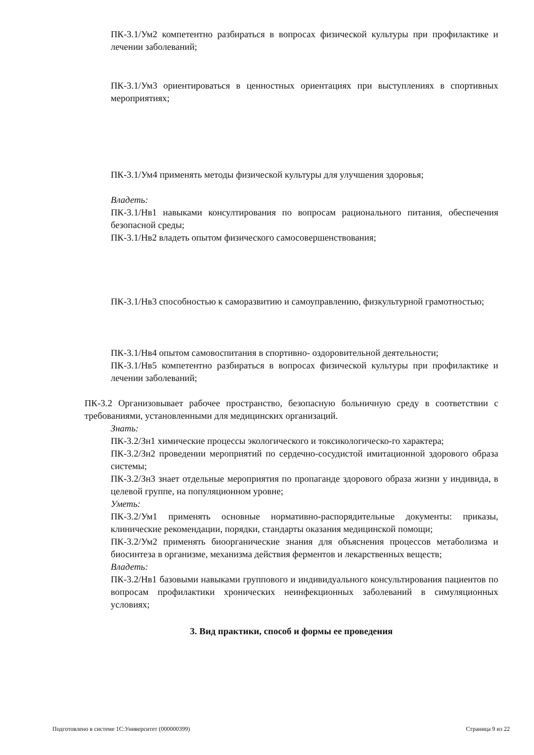ПК-3.1/Ум2 компетентно разбираться в вопросах физической культуры при профилактике и лечении заболеваний;
ПК-3.1/Ум3 ориентироваться в ценностных ориентациях при выступлениях в спортивных мероприятиях;
ПК-3.1/Ум4 применять методы физической культуры для улучшения здоровья;
Владеть:
ПК-3.1/Нв1 навыками консултирования по вопросам рационального питания, обеспечения безопасной среды;
ПК-3.1/Нв2 владеть опытом физического самосовершенствования;
ПК-3.1/Нв3 способностью к саморазвитию и самоуправлению, физкультурной грамотностью;
ПК-3.1/Нв4 опытом самовоспитания в спортивно- оздоровительной деятельности;
ПК-3.1/Нв5 компетентно разбираться в вопросах физической культуры при профилактике и лечении заболеваний;
ПК-3.2 Организовывает рабочее пространство, безопасную больничную среду в соответствии с требованиями, установленными для медицинских организаций.
Знать:
ПК-3.2/Зн1 химические процессы экологического и токсикологическо-го характера;
ПК-3.2/Зн2 проведении мероприятий по сердечно-сосудистой имитационной здорового образа системы;
ПК-3.2/Зн3 знает отдельные мероприятия по пропаганде здорового образа жизни у индивида, в целевой группе, на популяционном уровне;
Уметь:
ПК-3.2/Ум1 применять основные нормативно-распорядительные документы: приказы, клинические рекомендации, порядки, стандарты оказания медицинской помощи;
ПК-3.2/Ум2 применять биоорганические знания для объяснения процессов метаболизма и биосинтеза в организме, механизма действия ферментов и лекарственных веществ;
Владеть:
ПК-3.2/Нв1 базовыми навыками группового и индивидуального консультирования пациентов по вопросам профилактики хронических неинфекционных заболеваний в симуляционных условиях;
3. Вид практики, способ и формы ее проведения
Подготовлено в системе 1С:Университет (000000399) Страница 9 из 22